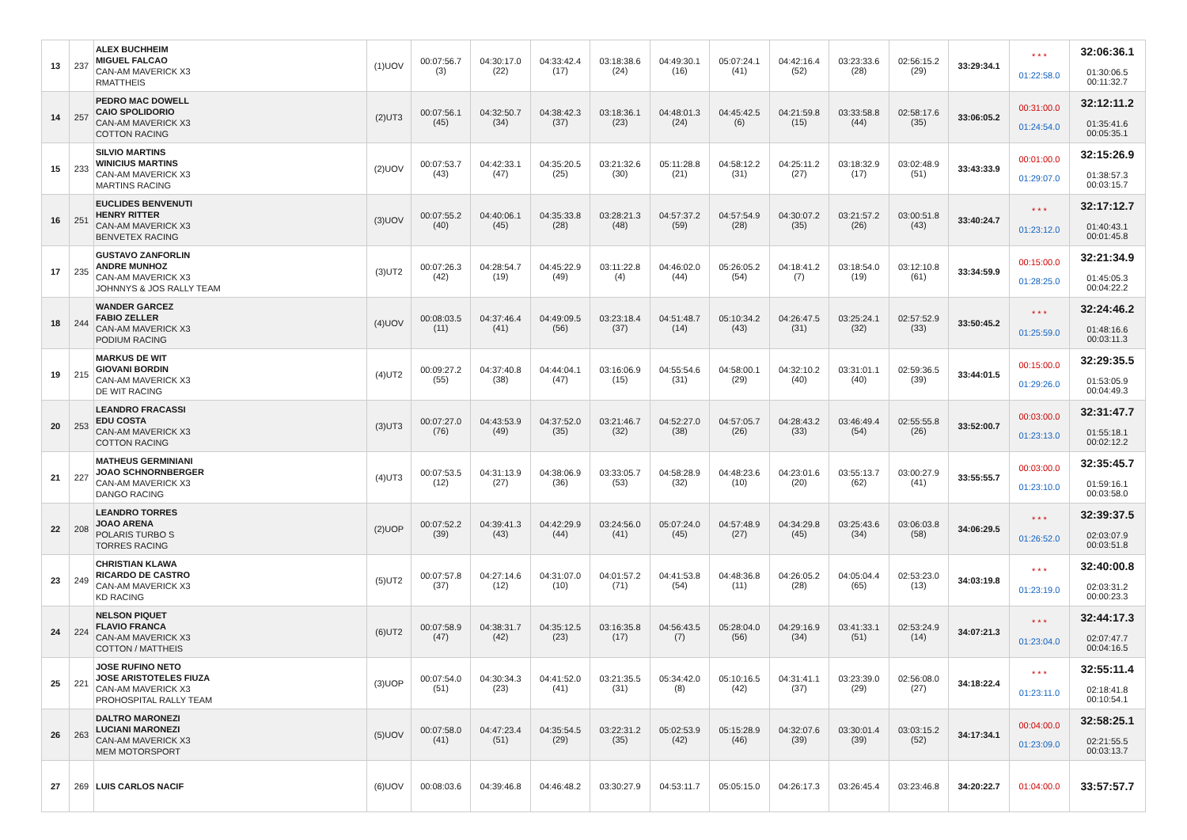| 13 | 237 | ALEX BUCHHEIM MIGUEL FALCAO CAN-AM MAVERICK X3 RMATTHEIS | (1)UOV | 00:07:56.7 (3) | 04:30:17.0 (22) | 04:33:42.4 (17) | 03:18:38.6 (24) | 04:49:30.1 (16) | 05:07:24.1 (41) | 04:42:16.4 (52) | 03:23:33.6 (28) | 02:56:15.2 (29) | 33:29:34.1 | * * * 01:22:58.0 | 32:06:36.1 01:30:06.5 00:11:32.7 |
| 14 | 257 | PEDRO MAC DOWELL CAIO SPOLIDORIO CAN-AM MAVERICK X3 COTTON RACING | (2)UT3 | 00:07:56.1 (45) | 04:32:50.7 (34) | 04:38:42.3 (37) | 03:18:36.1 (23) | 04:48:01.3 (24) | 04:45:42.5 (6) | 04:21:59.8 (15) | 03:33:58.8 (44) | 02:58:17.6 (35) | 33:06:05.2 | 00:31:00.0 01:24:54.0 | 32:12:11.2 01:35:41.6 00:05:35.1 |
| 15 | 233 | SILVIO MARTINS WINICIUS MARTINS CAN-AM MAVERICK X3 MARTINS RACING | (2)UOV | 00:07:53.7 (43) | 04:42:33.1 (47) | 04:35:20.5 (25) | 03:21:32.6 (30) | 05:11:28.8 (21) | 04:58:12.2 (31) | 04:25:11.2 (27) | 03:18:32.9 (17) | 03:02:48.9 (51) | 33:43:33.9 | 00:01:00.0 01:29:07.0 | 32:15:26.9 01:38:57.3 00:03:15.7 |
| 16 | 251 | EUCLIDES BENVENUTI HENRY RITTER CAN-AM MAVERICK X3 BENVETEX RACING | (3)UOV | 00:07:55.2 (40) | 04:40:06.1 (45) | 04:35:33.8 (28) | 03:28:21.3 (48) | 04:57:37.2 (59) | 04:57:54.9 (28) | 04:30:07.2 (35) | 03:21:57.2 (26) | 03:00:51.8 (43) | 33:40:24.7 | * * * 01:23:12.0 | 32:17:12.7 01:40:43.1 00:01:45.8 |
| 17 | 235 | GUSTAVO ZANFORLIN ANDRE MUNHOZ CAN-AM MAVERICK X3 JOHNNYS & JOS RALLY TEAM | (3)UT2 | 00:07:26.3 (42) | 04:28:54.7 (19) | 04:45:22.9 (49) | 03:11:22.8 (4) | 04:46:02.0 (44) | 05:26:05.2 (54) | 04:18:41.2 (7) | 03:18:54.0 (19) | 03:12:10.8 (61) | 33:34:59.9 | 00:15:00.0 01:28:25.0 | 32:21:34.9 01:45:05.3 00:04:22.2 |
| 18 | 244 | WANDER GARCEZ FABIO ZELLER CAN-AM MAVERICK X3 PODIUM RACING | (4)UOV | 00:08:03.5 (11) | 04:37:46.4 (41) | 04:49:09.5 (56) | 03:23:18.4 (37) | 04:51:48.7 (14) | 05:10:34.2 (43) | 04:26:47.5 (31) | 03:25:24.1 (32) | 02:57:52.9 (33) | 33:50:45.2 | * * * 01:25:59.0 | 32:24:46.2 01:48:16.6 00:03:11.3 |
| 19 | 215 | MARKUS DE WIT GIOVANI BORDIN CAN-AM MAVERICK X3 DE WIT RACING | (4)UT2 | 00:09:27.2 (55) | 04:37:40.8 (38) | 04:44:04.1 (47) | 03:16:06.9 (15) | 04:55:54.6 (31) | 04:58:00.1 (29) | 04:32:10.2 (40) | 03:31:01.1 (40) | 02:59:36.5 (39) | 33:44:01.5 | 00:15:00.0 01:29:26.0 | 32:29:35.5 01:53:05.9 00:04:49.3 |
| 20 | 253 | LEANDRO FRACASSI EDU COSTA CAN-AM MAVERICK X3 COTTON RACING | (3)UT3 | 00:07:27.0 (76) | 04:43:53.9 (49) | 04:37:52.0 (35) | 03:21:46.7 (32) | 04:52:27.0 (38) | 04:57:05.7 (26) | 04:28:43.2 (33) | 03:46:49.4 (54) | 02:55:55.8 (26) | 33:52:00.7 | 00:03:00.0 01:23:13.0 | 32:31:47.7 01:55:18.1 00:02:12.2 |
| 21 | 227 | MATHEUS GERMINIANI JOAO SCHNORNBERGER CAN-AM MAVERICK X3 DANGO RACING | (4)UT3 | 00:07:53.5 (12) | 04:31:13.9 (27) | 04:38:06.9 (36) | 03:33:05.7 (53) | 04:58:28.9 (32) | 04:48:23.6 (10) | 04:23:01.6 (20) | 03:55:13.7 (62) | 03:00:27.9 (41) | 33:55:55.7 | 00:03:00.0 01:23:10.0 | 32:35:45.7 01:59:16.1 00:03:58.0 |
| 22 | 208 | LEANDRO TORRES JOAO ARENA POLARIS TURBO S TORRES RACING | (2)UOP | 00:07:52.2 (39) | 04:39:41.3 (43) | 04:42:29.9 (44) | 03:24:56.0 (41) | 05:07:24.0 (45) | 04:57:48.9 (27) | 04:34:29.8 (45) | 03:25:43.6 (34) | 03:06:03.8 (58) | 34:06:29.5 | * * * 01:26:52.0 | 32:39:37.5 02:03:07.9 00:03:51.8 |
| 23 | 249 | CHRISTIAN KLAWA RICARDO DE CASTRO CAN-AM MAVERICK X3 KD RACING | (5)UT2 | 00:07:57.8 (37) | 04:27:14.6 (12) | 04:31:07.0 (10) | 04:01:57.2 (71) | 04:41:53.8 (54) | 04:48:36.8 (11) | 04:26:05.2 (28) | 04:05:04.4 (65) | 02:53:23.0 (13) | 34:03:19.8 | * * * 01:23:19.0 | 32:40:00.8 02:03:31.2 00:00:23.3 |
| 24 | 224 | NELSON PIQUET FLAVIO FRANCA CAN-AM MAVERICK X3 COTTON / MATTHEIS | (6)UT2 | 00:07:58.9 (47) | 04:38:31.7 (42) | 04:35:12.5 (23) | 03:16:35.8 (17) | 04:56:43.5 (7) | 05:28:04.0 (56) | 04:29:16.9 (34) | 03:41:33.1 (51) | 02:53:24.9 (14) | 34:07:21.3 | * * * 01:23:04.0 | 32:44:17.3 02:07:47.7 00:04:16.5 |
| 25 | 221 | JOSE RUFINO NETO JOSE ARISTOTELES FIUZA CAN-AM MAVERICK X3 PROHOSPITAL RALLY TEAM | (3)UOP | 00:07:54.0 (51) | 04:30:34.3 (23) | 04:41:52.0 (41) | 03:21:35.5 (31) | 05:34:42.0 (8) | 05:10:16.5 (42) | 04:31:41.1 (37) | 03:23:39.0 (29) | 02:56:08.0 (27) | 34:18:22.4 | * * * 01:23:11.0 | 32:55:11.4 02:18:41.8 00:10:54.1 |
| 26 | 263 | DALTRO MARONEZI LUCIANI MARONEZI CAN-AM MAVERICK X3 MEM MOTORSPORT | (5)UOV | 00:07:58.0 (41) | 04:47:23.4 (51) | 04:35:54.5 (29) | 03:22:31.2 (35) | 05:02:53.9 (42) | 05:15:28.9 (46) | 04:32:07.6 (39) | 03:30:01.4 (39) | 03:03:15.2 (52) | 34:17:34.1 | 00:04:00.0 01:23:09.0 | 32:58:25.1 02:21:55.5 00:03:13.7 |
| 27 | 269 | LUIS CARLOS NACIF | (6)UOV | 00:08:03.6 | 04:39:46.8 | 04:46:48.2 | 03:30:27.9 | 04:53:11.7 | 05:05:15.0 | 04:26:17.3 | 03:26:45.4 | 03:23:46.8 | 34:20:22.7 | 01:04:00.0 | 33:57:57.7 |